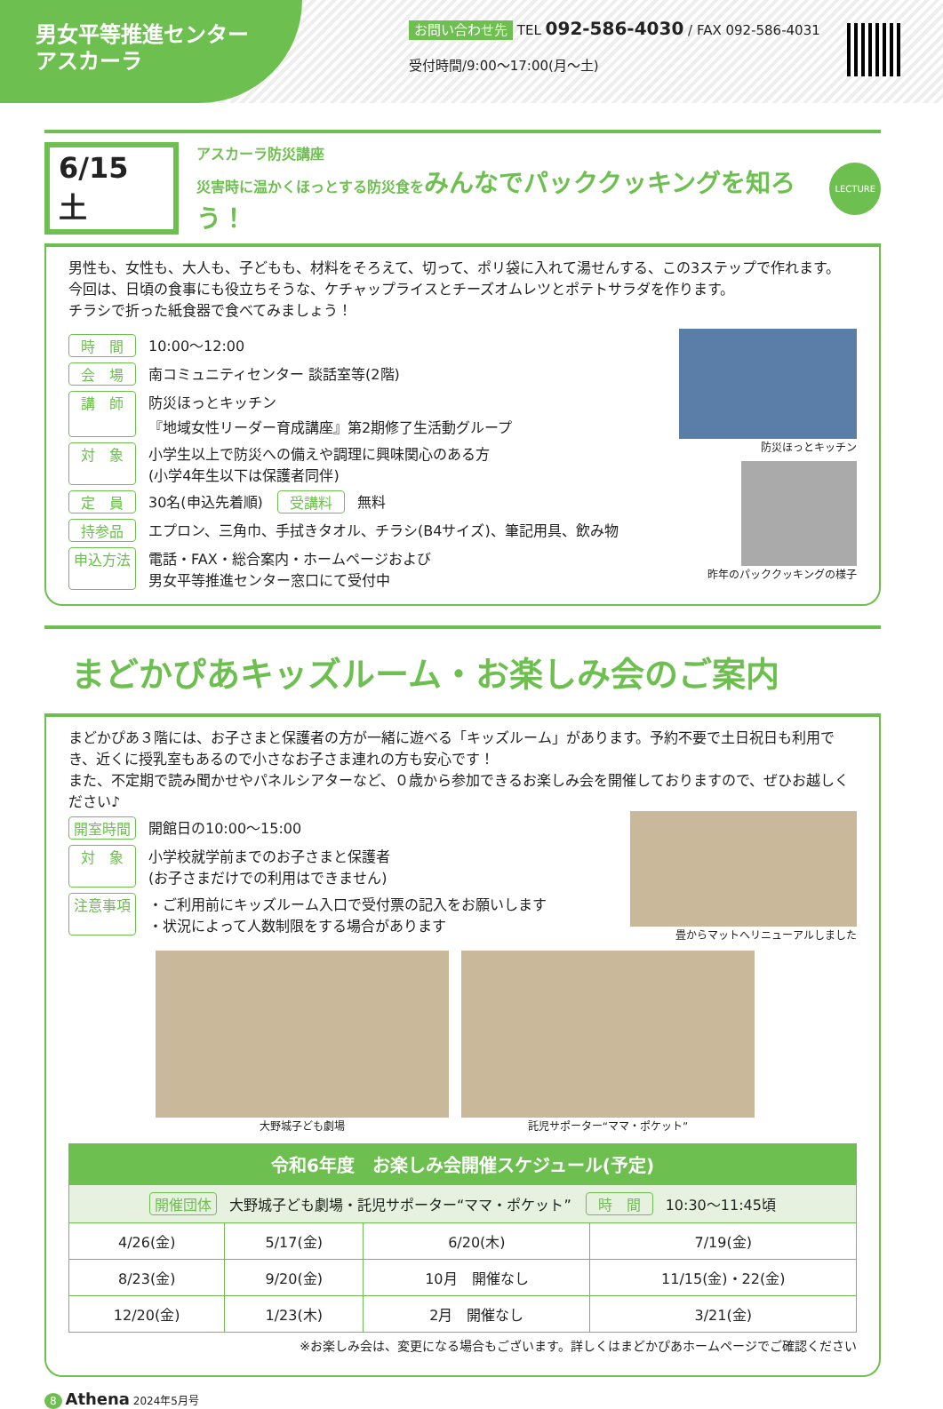男女平等推進センター
アスカーラ
お問い合わせ先 TEL 092-586-4030 / FAX 092-586-4031
受付時間/9:00〜17:00(月〜土)
6/15 土
アスカーラ防災講座
災害時に温かくほっとする防災食をみんなでパッククッキングを知ろう！
LECTURE
男性も、女性も、大人も、子どもも、材料をそろえて、切って、ポリ袋に入れて湯せんする、この3ステップで作れます。
今回は、日頃の食事にも役立ちそうな、ケチャップライスとチーズオムレツとポテトサラダを作ります。
チラシで折った紙食器で食べてみましょう！
時　間 10:00〜12:00
会　場 南コミュニティセンター 談話室等(2階)
講　師 防災ほっとキッチン
『地域女性リーダー育成講座』第2期修了生活動グループ
対　象 小学生以上で防災への備えや調理に興味関心のある方
(小学4年生以下は保護者同伴)
定　員 30名(申込先着順)　受講料 無料
持参品 エプロン、三角巾、手拭きタオル、チラシ(B4サイズ)、筆記用具、飲み物
申込方法 電話・FAX・総合案内・ホームページおよび
男女平等推進センター窓口にて受付中
防災ほっとキッチン
昨年のパッククッキングの様子
まどかぴあキッズルーム・お楽しみ会のご案内
まどかぴあ３階には、お子さまと保護者の方が一緒に遊べる「キッズルーム」があります。予約不要で土日祝日も利用でき、近くに授乳室もあるので小さなお子さま連れの方も安心です！
また、不定期で読み聞かせやパネルシアターなど、０歳から参加できるお楽しみ会を開催しておりますので、ぜひお越しください♪
開室時間 開館日の10:00〜15:00
対　象 小学校就学前までのお子さまと保護者
(お子さまだけでの利用はできません)
注意事項 ・ご利用前にキッズルーム入口で受付票の記入をお願いします
・状況によって人数制限をする場合があります
畳からマットへリニューアルしました
大野城子ども劇場 託児サポーター“ママ・ポケット”
| 令和6年度 お楽しみ会開催スケジュール(予定) | | | |
| --- | --- | --- | --- |
| 開催団体 大野城子ども劇場・託児サポーター“ママ・ポケット” 時 間 10:30〜11:45頃 | | | |
| 4/26(金) | 5/17(金) | 6/20(木) | 7/19(金) |
| 8/23(金) | 9/20(金) | 10月 開催なし | 11/15(金)・22(金) |
| 12/20(金) | 1/23(木) | 2月 開催なし | 3/21(金) |
※お楽しみ会は、変更になる場合もございます。詳しくはまどかぴあホームページでご確認ください
8 Athena 2024年5月号